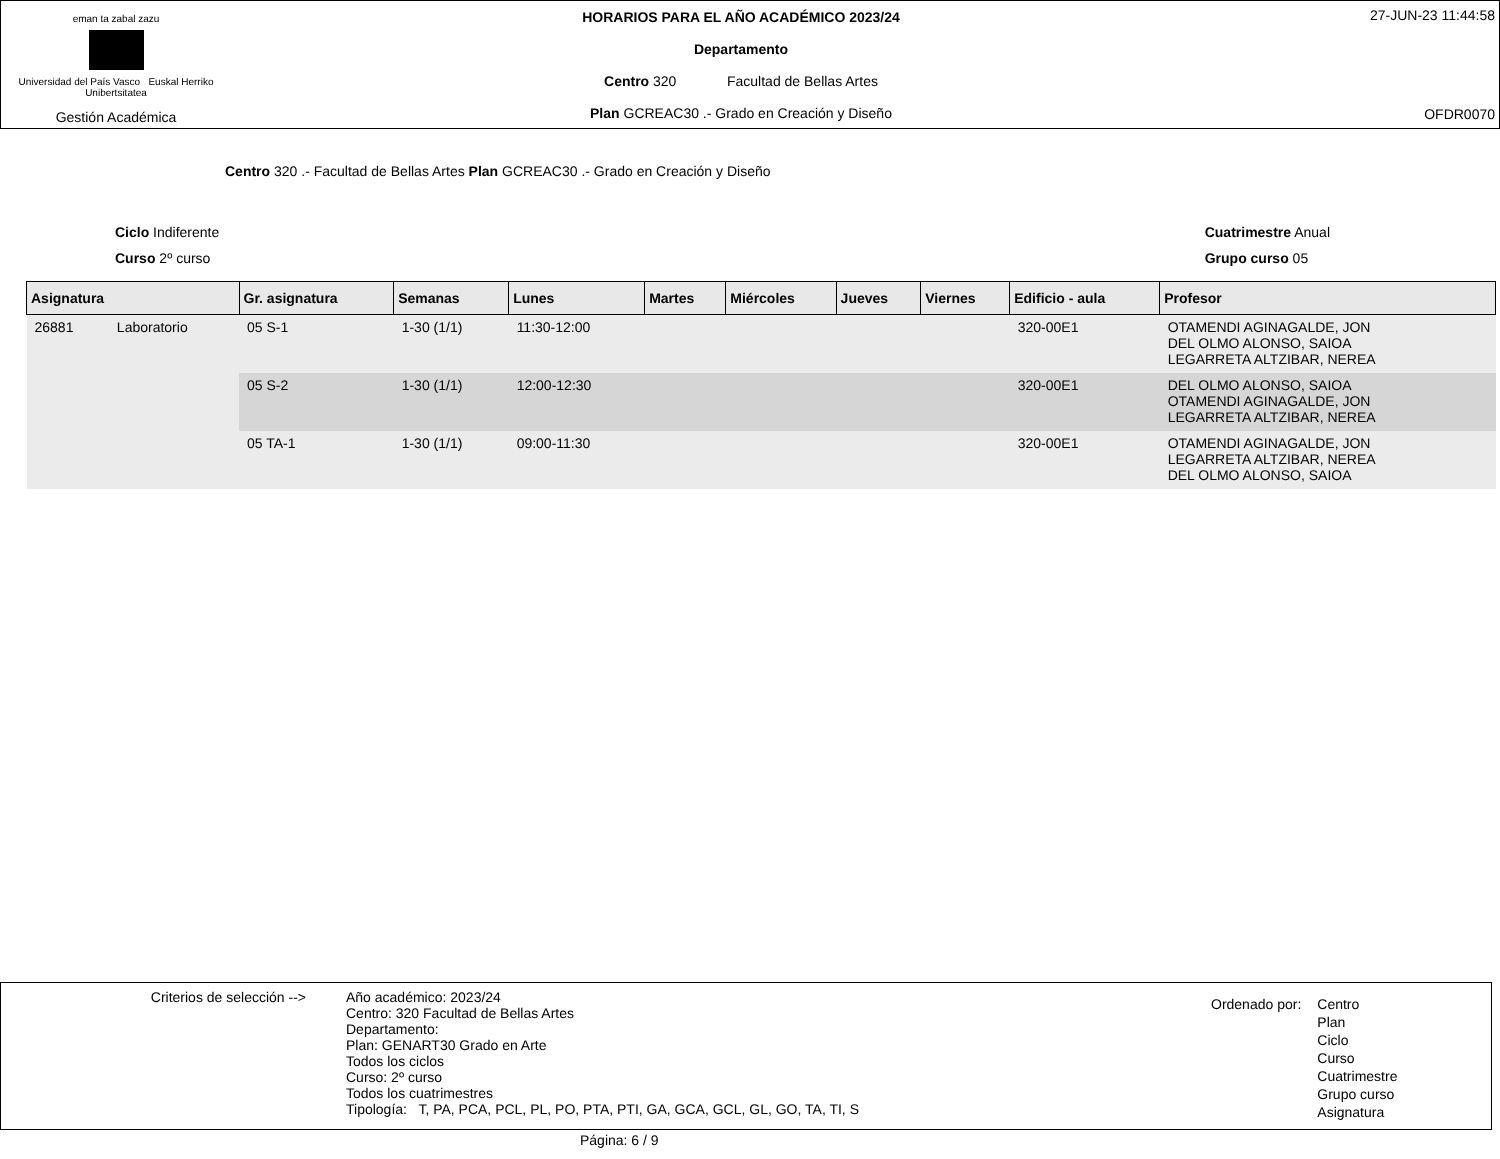eman ta zabal zazu
Universidad del País Vasco Euskal Herriko Unibertsitatea
Gestión Académica
HORARIOS PARA EL AÑO ACADÉMICO 2023/24
Departamento
Centro 320 Facultad de Bellas Artes
Plan GCREAC30 .- Grado en Creación y Diseño
27-JUN-23 11:44:58
OFDR0070
Centro 320 .- Facultad de Bellas Artes Plan GCREAC30 .- Grado en Creación y Diseño
Ciclo Indiferente
Curso 2º curso
Cuatrimestre Anual
Grupo curso 05
| Asignatura | | Gr. asignatura | Semanas | Lunes | Martes | Miércoles | Jueves | Viernes | Edificio - aula | Profesor |
| --- | --- | --- | --- | --- | --- | --- | --- | --- | --- | --- |
| 26881 | Laboratorio | 05 S-1 | 1-30 (1/1) | 11:30-12:00 | | | | | 320-00E1 | OTAMENDI AGINAGALDE, JON DEL OLMO ALONSO, SAIOA LEGARRETA ALTZIBAR, NEREA |
| | | 05 S-2 | 1-30 (1/1) | 12:00-12:30 | | | | | 320-00E1 | DEL OLMO ALONSO, SAIOA OTAMENDI AGINAGALDE, JON LEGARRETA ALTZIBAR, NEREA |
| | | 05 TA-1 | 1-30 (1/1) | 09:00-11:30 | | | | | 320-00E1 | OTAMENDI AGINAGALDE, JON LEGARRETA ALTZIBAR, NEREA DEL OLMO ALONSO, SAIOA |
Criterios de selección -->
Año académico: 2023/24
Centro: 320 Facultad de Bellas Artes
Departamento:
Plan: GENART30 Grado en Arte
Todos los ciclos
Curso: 2º curso
Todos los cuatrimestres
Tipología: T, PA, PCA, PCL, PL, PO, PTA, PTI, GA, GCA, GCL, GL, GO, TA, TI, S
Ordenado por: Centro
Plan
Ciclo
Curso
Cuatrimestre
Grupo curso
Asignatura
Página: 6 / 9